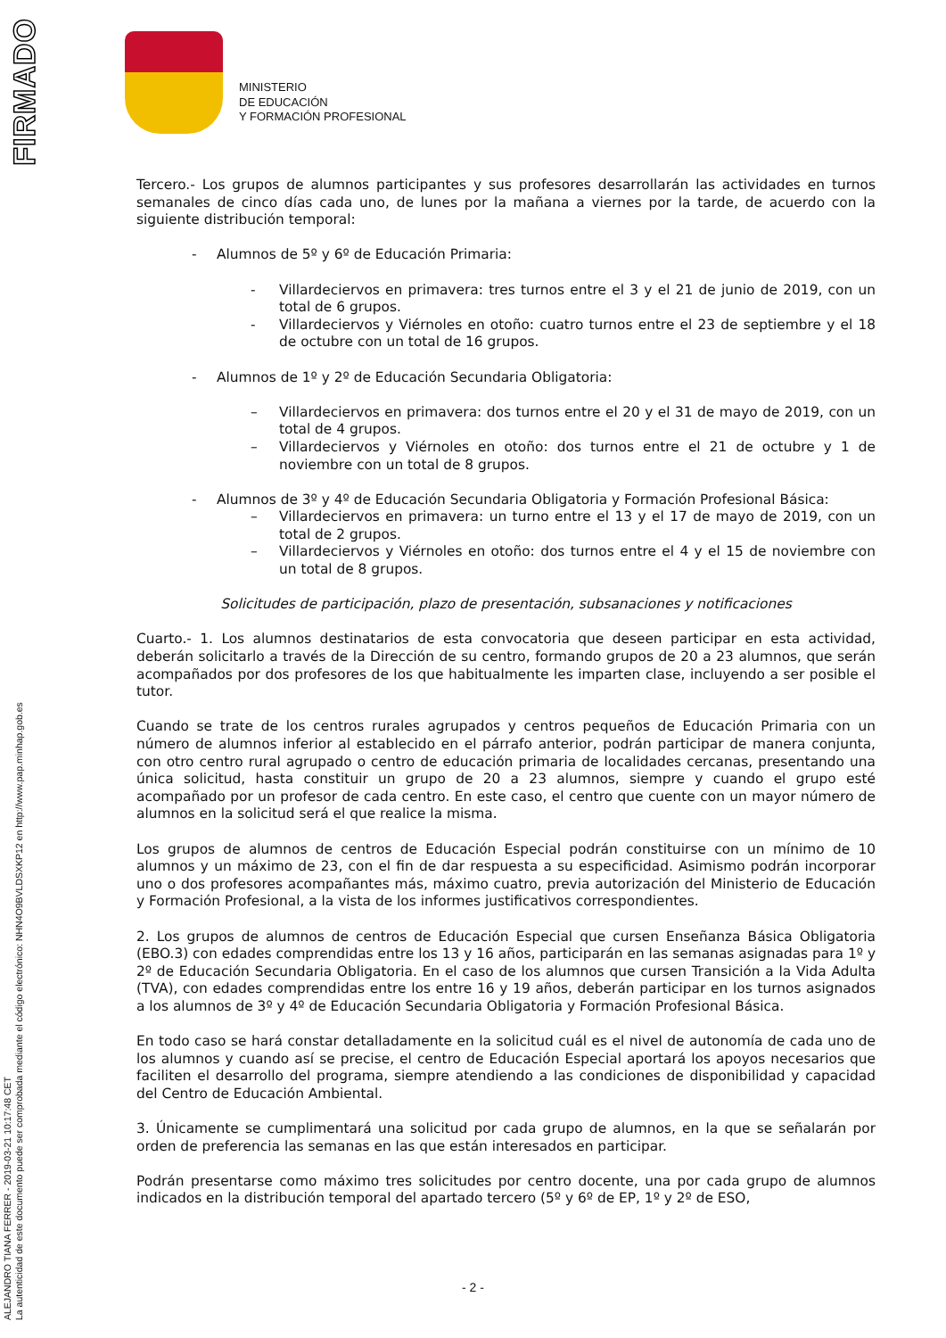FIRMADO
ALEJANDRO TIANA FERRER - 2019-03-21 10:17:48 CET
La autenticidad de este documento puede ser comprobada mediante el código electrónico: NHN4O9BVLDSXKP12 en http://www.pap.minhap.gob.es
MINISTERIO
DE EDUCACIÓN
Y FORMACIÓN PROFESIONAL
Tercero.- Los grupos de alumnos participantes y sus profesores desarrollarán las actividades en turnos semanales de cinco días cada uno, de lunes por la mañana a viernes por la tarde, de acuerdo con la siguiente distribución temporal:
- Alumnos de 5º y 6º de Educación Primaria:
- Villardeciervos en primavera: tres turnos entre el 3 y el 21 de junio de 2019, con un total de 6 grupos.
- Villardeciervos y Viérnoles en otoño: cuatro turnos entre el 23 de septiembre y el 18 de octubre con un total de 16 grupos.
- Alumnos de 1º y 2º de Educación Secundaria Obligatoria:
– Villardeciervos en primavera: dos turnos entre el 20 y el 31 de mayo de 2019, con un total de 4 grupos.
– Villardeciervos y Viérnoles en otoño: dos turnos entre el 21 de octubre y 1 de noviembre con un total de 8 grupos.
- Alumnos de 3º y 4º de Educación Secundaria Obligatoria y Formación Profesional Básica:
– Villardeciervos en primavera: un turno entre el 13 y el 17 de mayo de 2019, con un total de 2 grupos.
– Villardeciervos y Viérnoles en otoño: dos turnos entre el 4 y el 15 de noviembre con un total de 8 grupos.
Solicitudes de participación, plazo de presentación, subsanaciones y notificaciones
Cuarto.- 1. Los alumnos destinatarios de esta convocatoria que deseen participar en esta actividad, deberán solicitarlo a través de la Dirección de su centro, formando grupos de 20 a 23 alumnos, que serán acompañados por dos profesores de los que habitualmente les imparten clase, incluyendo a ser posible el tutor.
Cuando se trate de los centros rurales agrupados y centros pequeños de Educación Primaria con un número de alumnos inferior al establecido en el párrafo anterior, podrán participar de manera conjunta, con otro centro rural agrupado o centro de educación primaria de localidades cercanas, presentando una única solicitud, hasta constituir un grupo de 20 a 23 alumnos, siempre y cuando el grupo esté acompañado por un profesor de cada centro. En este caso, el centro que cuente con un mayor número de alumnos en la solicitud será el que realice la misma.
Los grupos de alumnos de centros de Educación Especial podrán constituirse con un mínimo de 10 alumnos y un máximo de 23, con el fin de dar respuesta a su especificidad. Asimismo podrán incorporar uno o dos profesores acompañantes más, máximo cuatro, previa autorización del Ministerio de Educación y Formación Profesional, a la vista de los informes justificativos correspondientes.
2. Los grupos de alumnos de centros de Educación Especial que cursen Enseñanza Básica Obligatoria (EBO.3) con edades comprendidas entre los 13 y 16 años, participarán en las semanas asignadas para 1º y 2º de Educación Secundaria Obligatoria. En el caso de los alumnos que cursen Transición a la Vida Adulta (TVA), con edades comprendidas entre los entre 16 y 19 años, deberán participar en los turnos asignados a los alumnos de 3º y 4º de Educación Secundaria Obligatoria y Formación Profesional Básica.
En todo caso se hará constar detalladamente en la solicitud cuál es el nivel de autonomía de cada uno de los alumnos y cuando así se precise, el centro de Educación Especial aportará los apoyos necesarios que faciliten el desarrollo del programa, siempre atendiendo a las condiciones de disponibilidad y capacidad del Centro de Educación Ambiental.
3. Únicamente se cumplimentará una solicitud por cada grupo de alumnos, en la que se señalarán por orden de preferencia las semanas en las que están interesados en participar.
Podrán presentarse como máximo tres solicitudes por centro docente, una por cada grupo de alumnos indicados en la distribución temporal del apartado tercero (5º y 6º de EP, 1º y 2º de ESO,
- 2 -